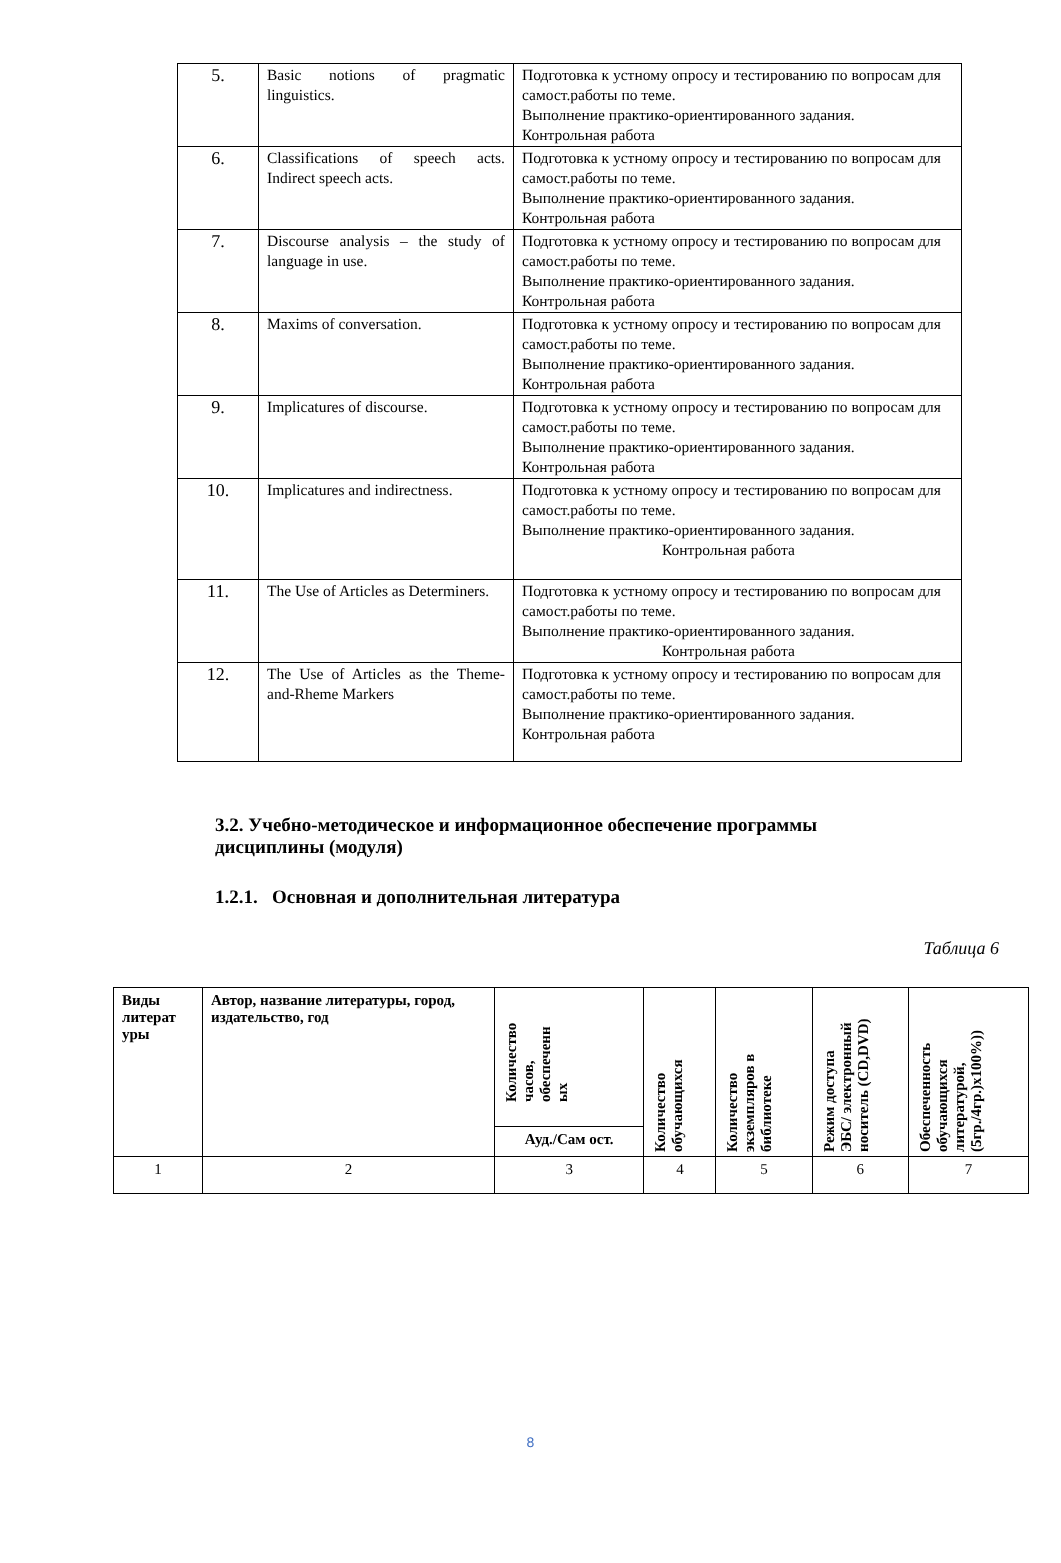| 5. | Basic notions of pragmatic linguistics. | Подготовка к устному опросу и тестированию по вопросам для самост.работы по теме. Выполнение практико-ориентированного задания. Контрольная работа |
| 6. | Classifications of speech acts. Indirect speech acts. | Подготовка к устному опросу и тестированию по вопросам для самост.работы по теме. Выполнение практико-ориентированного задания. Контрольная работа |
| 7. | Discourse analysis – the study of language in use. | Подготовка к устному опросу и тестированию по вопросам для самост.работы по теме. Выполнение практико-ориентированного задания. Контрольная работа |
| 8. | Maxims of conversation. | Подготовка к устному опросу и тестированию по вопросам для самост.работы по теме. Выполнение практико-ориентированного задания. Контрольная работа |
| 9. | Implicatures of discourse. | Подготовка к устному опросу и тестированию по вопросам для самост.работы по теме. Выполнение практико-ориентированного задания. Контрольная работа |
| 10. | Implicatures and indirectness. | Подготовка к устному опросу и тестированию по вопросам для самост.работы по теме. Выполнение практико-ориентированного задания. Контрольная работа |
| 11. | The Use of Articles as Determiners. | Подготовка к устному опросу и тестированию по вопросам для самост.работы по теме. Выполнение практико-ориентированного задания. Контрольная работа |
| 12. | The Use of Articles as the Theme-and-Rheme Markers | Подготовка к устному опросу и тестированию по вопросам для самост.работы по теме. Выполнение практико-ориентированного задания. Контрольная работа |
3.2. Учебно-методическое и информационное обеспечение программы дисциплины (модуля)
1.2.1. Основная и дополнительная литература
Таблица 6
| Виды литерат уры | Автор, название литературы, город, издательство, год | Количество часов, обеспеченн ых | Количество обучающихся | Количество экземпляров в библиотеке | Режим доступа ЭБС/ электронный носитель (CD,DVD) | Обеспеченность обучающихся литературой, (5гр./4гр.)х100%)) |
| --- | --- | --- | --- | --- | --- | --- |
| | | Ауд./Сам ост. | | | | |
| 1 | 2 | 3 | 4 | 5 | 6 | 7 |
8